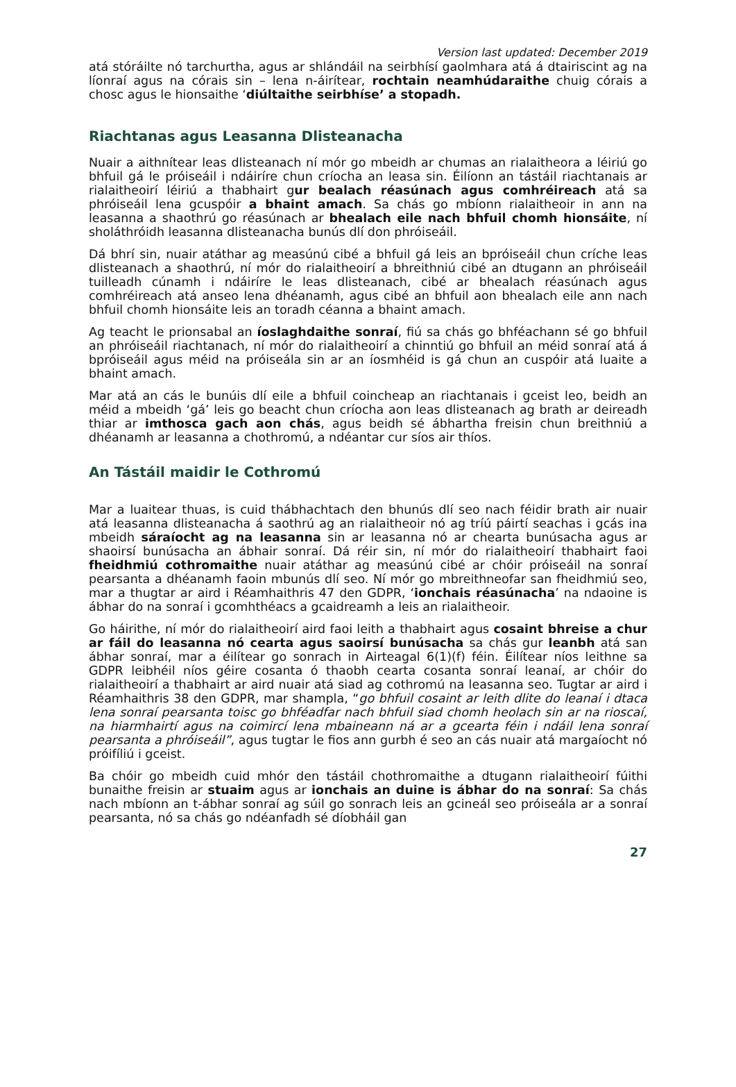Version last updated: December 2019
atá stóráilte nó tarchurtha, agus ar shlándáil na seirbhísí gaolmhara atá á dtairiscint ag na líonraí agus na córais sin – lena n-áirítear, rochtain neamhúdaraithe chuig córais a chosc agus le hionsaithe ‘diúltaithe seirbhíse’ a stopadh.
Riachtanas agus Leasanna Dlisteanacha
Nuair a aithnítear leas dlisteanach ní mór go mbeidh ar chumas an rialaitheora a léiriú go bhfuil gá le próiseáil i ndáiríre chun críocha an leasa sin. Éilíonn an tástáil riachtanais ar rialaitheoirí léiriú a thabhairt gur bealach réasúnach agus comhréireach atá sa phróiseáil lena gcuspóir a bhaint amach. Sa chás go mbíonn rialaitheoir in ann na leasanna a shaothrú go réasúnach ar bhealach eile nach bhfuil chomh hionsáite, ní sholáthróidh leasanna dlisteanacha bunús dlí don phróiseáil.
Dá bhrí sin, nuair atáthar ag measúnú cibé a bhfuil gá leis an bpróiseáil chun críche leas dlisteanach a shaothrú, ní mór do rialaitheoirí a bhreithniú cibé an dtugann an phróiseáil tuilleadh cúnamh i ndáiríre le leas dlisteanach, cibé ar bhealach réasúnach agus comhréireach atá anseo lena dhéanamh, agus cibé an bhfuil aon bhealach eile ann nach bhfuil chomh hionsáite leis an toradh céanna a bhaint amach.
Ag teacht le prionsabal an íoslaghdaithe sonraí, fiú sa chás go bhféachann sé go bhfuil an phróiseáil riachtanach, ní mór do rialaitheoirí a chinntiú go bhfuil an méid sonraí atá á bpróiseáil agus méid na próiseála sin ar an íosmhéid is gá chun an cuspóir atá luaite a bhaint amach.
Mar atá an cás le bunúis dlí eile a bhfuil coincheap an riachtanais i gceist leo, beidh an méid a mbeidh ‘gá’ leis go beacht chun críocha aon leas dlisteanach ag brath ar deireadh thiar ar imthosca gach aon chás, agus beidh sé ábhartha freisin chun breithniú a dhéanamh ar leasanna a chothromú, a ndéantar cur síos air thíos.
An Tástáil maidir le Cothromú
Mar a luaitear thuas, is cuid thábhachtach den bhunús dlí seo nach féidir brath air nuair atá leasanna dlisteanacha á saothrú ag an rialaitheoir nó ag tríú páirtí seachas i gcás ina mbeidh sáraíocht ag na leasanna sin ar leasanna nó ar chearta bunúsacha agus ar shaoirsí bunúsacha an ábhair sonraí. Dá réir sin, ní mór do rialaitheoirí thabhairt faoi fheidhmiú cothromaithe nuair atáthar ag measúnú cibé ar chóir próiseáil na sonraí pearsanta a dhéanamh faoin mbunús dlí seo. Ní mór go mbreithneofar san fheidhmiú seo, mar a thugtar ar aird i Réamhaithris 47 den GDPR, ‘ionchais réasúnacha’ na ndaoine is ábhar do na sonraí i gcomhthéacs a gcaidreamh a leis an rialaitheoir.
Go háirithe, ní mór do rialaitheoirí aird faoi leith a thabhairt agus cosaint bhreise a chur ar fáil do leasanna nó cearta agus saoirsí bunúsacha sa chás gur leanbh atá san ábhar sonraí, mar a éilítear go sonrach in Airteagal 6(1)(f) féin. Éilítear níos leithne sa GDPR leibhéil níos géire cosanta ó thaobh cearta cosanta sonraí leanaí, ar chóir do rialaitheoirí a thabhairt ar aird nuair atá siad ag cothromú na leasanna seo. Tugtar ar aird i Réamhaithris 38 den GDPR, mar shampla, “go bhfuil cosaint ar leith dlite do leanaí i dtaca lena sonraí pearsanta toisc go bhféadfar nach bhfuil siad chomh heolach sin ar na rioscaí, na hiarmhairtí agus na coimircí lena mbaineann ná ar a gcearta féin i ndáil lena sonraí pearsanta a phróiseáil”, agus tugtar le fios ann gurbh é seo an cás nuair atá margaíocht nó próifíliú i gceist.
Ba chóir go mbeidh cuid mhór den tástáil chothromaithe a dtugann rialaitheoirí fúithi bunaithe freisin ar stuaim agus ar ionchais an duine is ábhar do na sonraí: Sa chás nach mbíonn an t-ábhar sonraí ag súil go sonrach leis an gcineál seo próiseála ar a sonraí pearsanta, nó sa chás go ndéanfadh sé díobháil gan
27